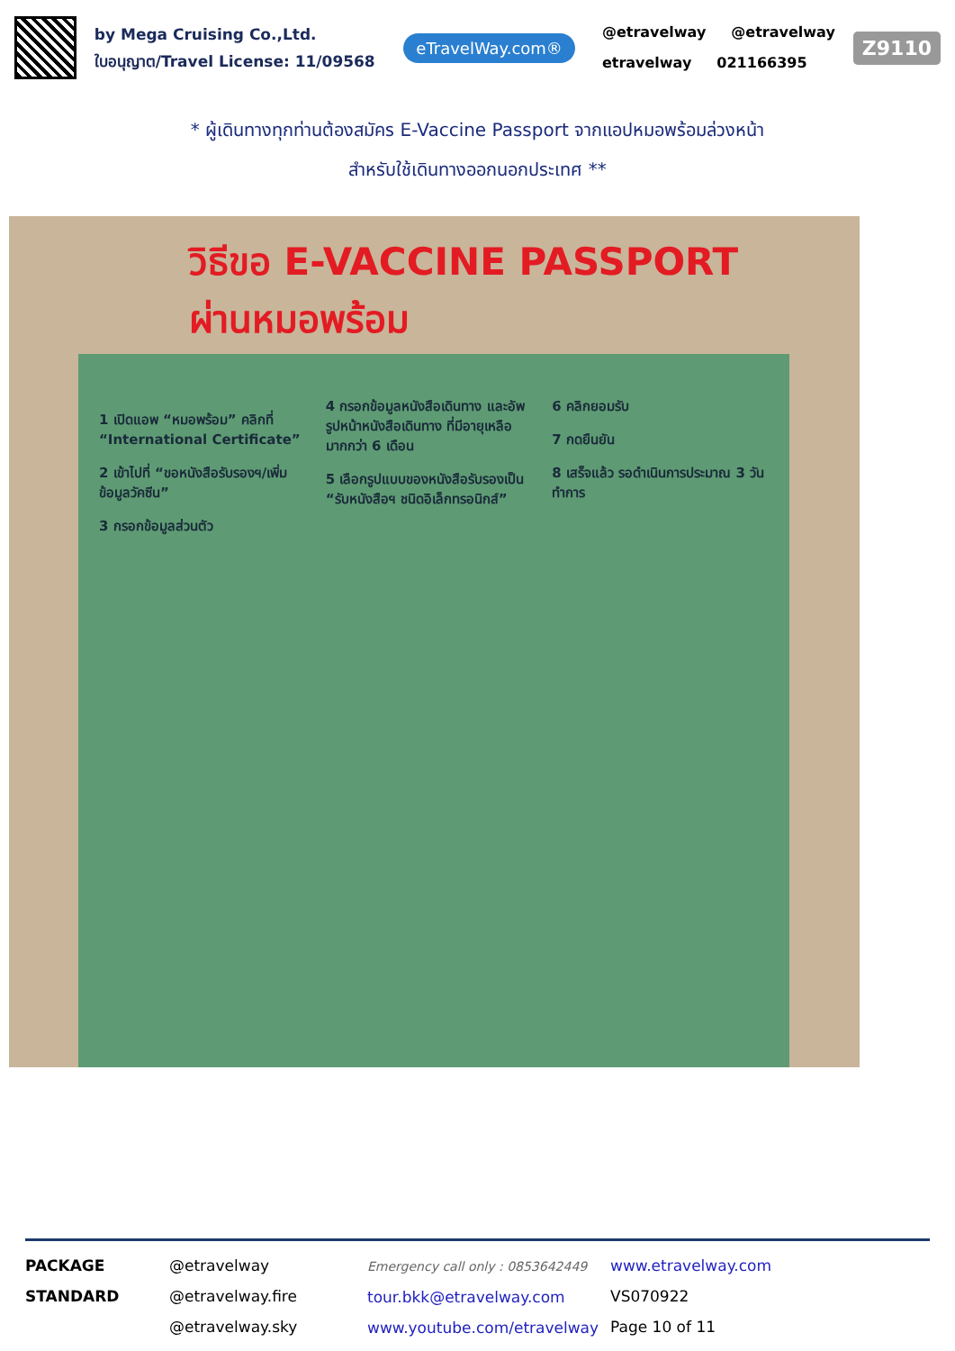by Mega Cruising Co.,Ltd.
ใบอนุญาต/Travel License: 11/09568
eTravelWay.com®
@etravelway @etravelway
etravelway 021166395
Z9110
* ผู้เดินทางทุกท่านต้องสมัคร E-Vaccine Passport จากแอปหมอพร้อมล่วงหน้า
สำหรับใช้เดินทางออกนอกประเทศ **
วิธีขอ E-VACCINE PASSPORT
ผ่านหมอพร้อม
1 เปิดแอพ “หมอพร้อม” คลิกที่ “International Certificate”
2 เข้าไปที่ “ขอหนังสือรับรองฯ/เพิ่มข้อมูลวัคซีน”
3 กรอกข้อมูลส่วนตัว
4 กรอกข้อมูลหนังสือเดินทาง และอัพรูปหน้าหนังสือเดินทาง ที่มีอายุเหลือมากกว่า 6 เดือน
5 เลือกรูปแบบของหนังสือรับรองเป็น “รับหนังสือฯ ชนิดอิเล็กทรอนิกส์”
6 คลิกยอมรับ
7 กดยืนยัน
8 เสร็จแล้ว รอดำเนินการประมาณ 3 วันทำการ
PACKAGE STANDARD
@etravelway
@etravelway.fire
@etravelway.sky
Emergency call only : 0853642449
tour.bkk@etravelway.com
www.youtube.com/etravelway
www.etravelway.com
VS070922
Page 10 of 11